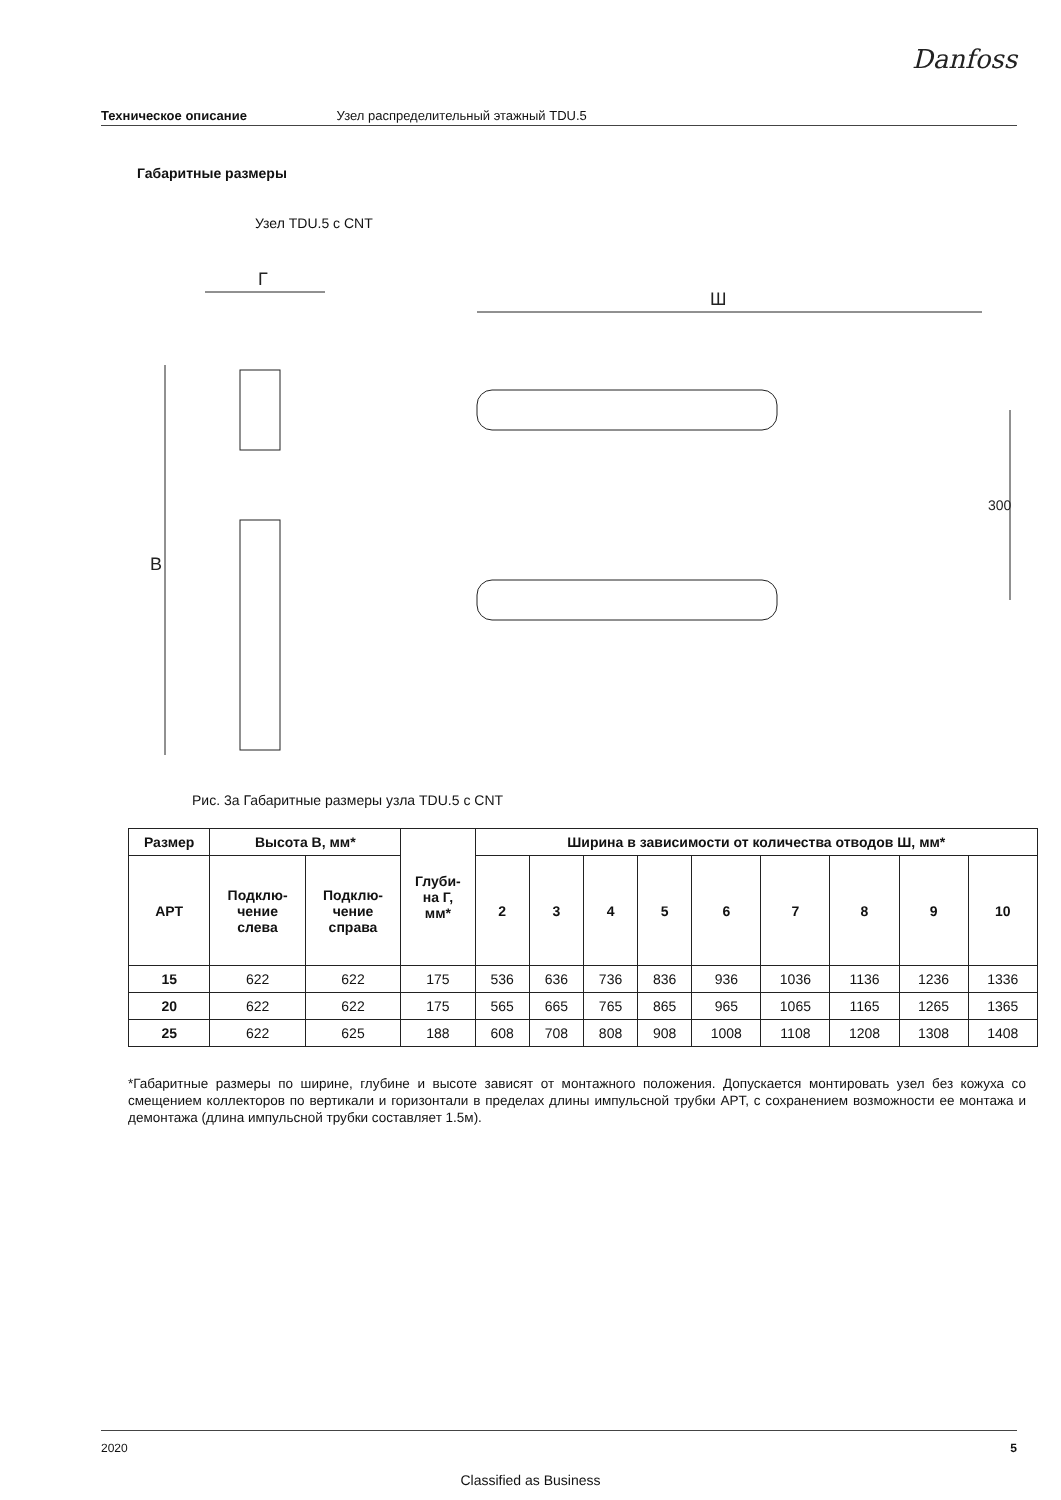Danfoss
Техническое описание Узел распределительный этажный TDU.5
Габаритные размеры
Узел TDU.5 с CNT
Г
В
Ш
300
Рис. 3а Габаритные размеры узла TDU.5 с CNT
| Размер | Высота В, мм* | | Глуби- на Г, мм* | Ширина в зависимости от количества отводов Ш, мм* | | | | | | | | |
| --- | --- | --- | --- | --- | --- | --- | --- | --- | --- | --- | --- | --- |
| APT | Подклю- чение слева | Подклю- чение справа | | 2 | 3 | 4 | 5 | 6 | 7 | 8 | 9 | 10 |
| 15 | 622 | 622 | 175 | 536 | 636 | 736 | 836 | 936 | 1036 | 1136 | 1236 | 1336 |
| 20 | 622 | 622 | 175 | 565 | 665 | 765 | 865 | 965 | 1065 | 1165 | 1265 | 1365 |
| 25 | 622 | 625 | 188 | 608 | 708 | 808 | 908 | 1008 | 1108 | 1208 | 1308 | 1408 |
*Габаритные размеры по ширине, глубине и высоте зависят от монтажного положения. Допускается монтировать узел без кожуха со смещением коллекторов по вертикали и горизонтали в пределах длины импульсной трубки APT, с сохранением возможности ее монтажа и демонтажа (длина импульсной трубки составляет 1.5м).
2020 5
Classified as Business